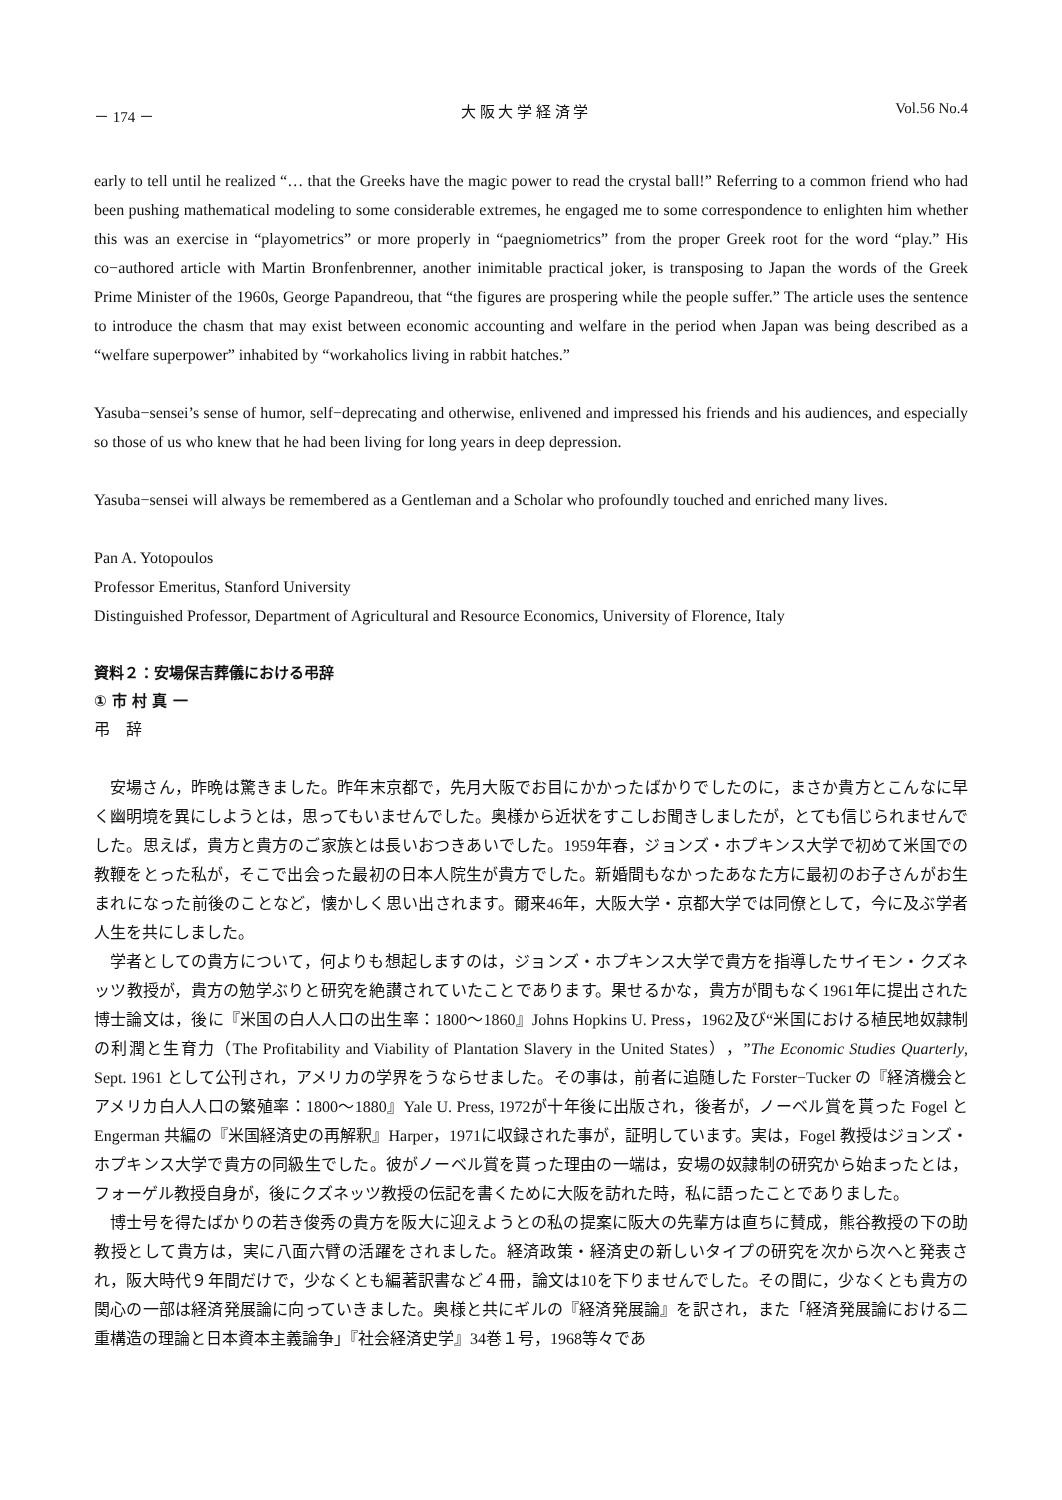－ 174 － 大 阪 大 学 経 済 学 Vol.56 No.4
early to tell until he realized “… that the Greeks have the magic power to read the crystal ball!” Referring to a common friend who had been pushing mathematical modeling to some considerable extremes, he engaged me to some correspondence to enlighten him whether this was an exercise in “playometrics” or more properly in “paegniometrics” from the proper Greek root for the word “play.” His co−authored article with Martin Bronfenbrenner, another inimitable practical joker, is transposing to Japan the words of the Greek Prime Minister of the 1960s, George Papandreou, that “the figures are prospering while the people suffer.” The article uses the sentence to introduce the chasm that may exist between economic accounting and welfare in the period when Japan was being described as a “welfare superpower” inhabited by “workaholics living in rabbit hatches.”
Yasuba−sensei’s sense of humor, self−deprecating and otherwise, enlivened and impressed his friends and his audiences, and especially so those of us who knew that he had been living for long years in deep depression.
Yasuba−sensei will always be remembered as a Gentleman and a Scholar who profoundly touched and enriched many lives.
Pan A. Yotopoulos
Professor Emeritus, Stanford University
Distinguished Professor, Department of Agricultural and Resource Economics, University of Florence, Italy
資料２：安場保吉葬儀における弔辞
① 市 村 真 一
弔　辞
安場さん，昨晩は驚きました。昨年末京都で，先月大阪でお目にかかったばかりでしたのに，まさか貴方とこんなに早く幽明境を異にしようとは，思ってもいませんでした。奥様から近状をすこしお聞きしましたが，とても信じられませんでした。思えば，貴方と貴方のご家族とは長いおつきあいでした。1959年春，ジョンズ・ホプキンス大学で初めて米国での教鞭をとった私が，そこで出会った最初の日本人院生が貴方でした。新婚間もなかったあなた方に最初のお子さんがお生まれになった前後のことなど，懐かしく思い出されます。爾来46年，大阪大学・京都大学では同僚として，今に及ぶ学者人生を共にしました。
学者としての貴方について，何よりも想起しますのは，ジョンズ・ホプキンス大学で貴方を指導したサイモン・クズネッツ教授が，貴方の勉学ぶりと研究を絶讃されていたことであります。果せるかな，貴方が間もなく1961年に提出された博士論文は，後に『米国の白人人口の出生率：1800～1860』Johns Hopkins U. Press，1962及び“米国における植民地奴隷制の利潤と生育力（The Profitability and Viability of Plantation Slavery in the United States），”The Economic Studies Quarterly, Sept. 1961 として公刊され，アメリカの学界をうならせました。その事は，前者に追随した Forster−Tucker の『経済機会とアメリカ白人人口の繁殖率：1800～1880』Yale U. Press, 1972が十年後に出版され，後者が，ノーベル賞を貰った Fogel と Engerman 共編の『米国経済史の再解釈』Harper，1971に収録された事が，証明しています。実は，Fogel 教授はジョンズ・ホプキンス大学で貴方の同級生でした。彼がノーベル賞を貰った理由の一端は，安場の奴隷制の研究から始まったとは，フォーゲル教授自身が，後にクズネッツ教授の伝記を書くために大阪を訪れた時，私に語ったことでありました。
博士号を得たばかりの若き俊秀の貴方を阪大に迎えようとの私の提案に阪大の先輩方は直ちに賛成，熊谷教授の下の助教授として貴方は，実に八面六臂の活躍をされました。経済政策・経済史の新しいタイプの研究を次から次へと発表され，阪大時代９年間だけで，少なくとも編著訳書など４冊，論文は10を下りませんでした。その間に，少なくとも貴方の関心の一部は経済発展論に向っていきました。奥様と共にギルの『経済発展論』を訳され，また「経済発展論における二重構造の理論と日本資本主義論争」『社会経済史学』34巻１号，1968等々であ